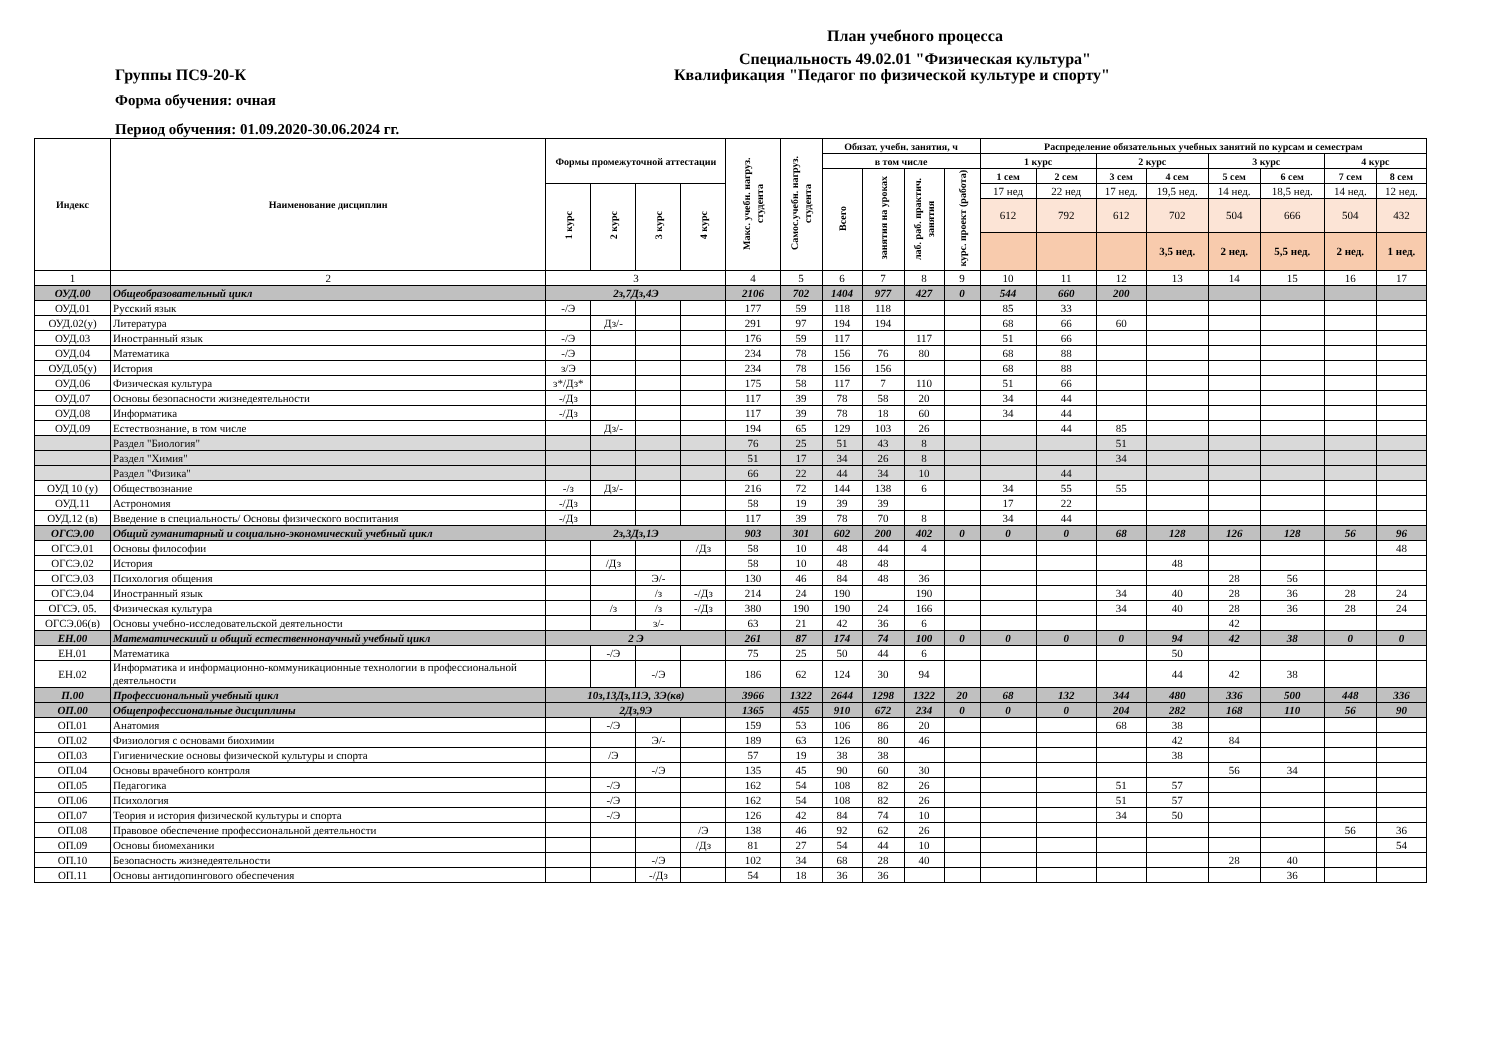План учебного процесса
Специальность 49.02.01 "Физическая культура"
Группы ПС9-20-К Квалификация "Педагог по физической культуре и спорту"
Форма обучения: очная
Период обучения: 01.09.2020-30.06.2024 гг.
| Индекс | Наименование дисциплин | Формы промежуточной аттестации | | | | Макс. учебн. нагруз. студента | Самос.учебн. нагруз. студента | Обязат. учебн. занятия, ч | | | | Распределение обязательных учебных занятий по курсам и семестрам | | | | | | | |
| --- | --- | --- | --- | --- | --- | --- | --- | --- | --- | --- | --- | --- | --- | --- | --- | --- | --- | --- | --- |
| | | | | | | | | в том числе | | | | 1 курс | | 2 курс | | 3 курс | | 4 курс | |
| | | | | | | | | Всего | занятия на уроках | лаб. раб. практич. занятия | курс. проект (работа) | 1 сем | 2 сем | 3 сем | 4 сем | 5 сем | 6 сем | 7 сем | 8 сем |
| | | 1 курс | 2 курс | 3 курс | 4 курс | | | | | | | 17 нед | 22 нед | 17 нед. | 19,5 нед. | 14 нед. | 18,5 нед. | 14 нед. | 12 нед. |
| | | | | | | | | | | | | 612 | 792 | 612 | 702 | 504 | 666 | 504 | 432 |
| | | | | | | | | | | | | | | | 3,5 нед. | 2 нед. | 5,5 нед. | 2 нед. | 1 нед. |
| 1 | 2 | 3 | | | | 4 | 5 | 6 | 7 | 8 | 9 | 10 | 11 | 12 | 13 | 14 | 15 | 16 | 17 |
| ОУД.00 | Общеобразовательный цикл | 2з,7Дз,4Э | | | | 2106 | 702 | 1404 | 977 | 427 | 0 | 544 | 660 | 200 | | | | | |
| ОУД.01 | Русский язык | -/Э | | | | 177 | 59 | 118 | 118 | | | 85 | 33 | | | | | | |
| ОУД.02(у) | Литература | | Дз/- | | | 291 | 97 | 194 | 194 | | | 68 | 66 | 60 | | | | | |
| ОУД.03 | Иностранный язык | -/Э | | | | 176 | 59 | 117 | | 117 | | 51 | 66 | | | | | | |
| ОУД.04 | Математика | -/Э | | | | 234 | 78 | 156 | 76 | 80 | | 68 | 88 | | | | | | |
| ОУД.05(у) | История | з/Э | | | | 234 | 78 | 156 | 156 | | | 68 | 88 | | | | | | |
| ОУД.06 | Физическая культура | з*/Дз* | | | | 175 | 58 | 117 | 7 | 110 | | 51 | 66 | | | | | | |
| ОУД.07 | Основы безопасности жизнедеятельности | -/Дз | | | | 117 | 39 | 78 | 58 | 20 | | 34 | 44 | | | | | | |
| ОУД.08 | Информатика | -/Дз | | | | 117 | 39 | 78 | 18 | 60 | | 34 | 44 | | | | | | |
| ОУД.09 | Естествознание, в том числе | | Дз/- | | | 194 | 65 | 129 | 103 | 26 | | | 44 | 85 | | | | | |
| | Раздел "Биология" | | | | | 76 | 25 | 51 | 43 | 8 | | | | 51 | | | | | |
| | Раздел "Химия" | | | | | 51 | 17 | 34 | 26 | 8 | | | | 34 | | | | | |
| | Раздел "Физика" | | | | | 66 | 22 | 44 | 34 | 10 | | | 44 | | | | | | |
| ОУД 10 (у) | Обществознание | -/з | Дз/- | | | 216 | 72 | 144 | 138 | 6 | | 34 | 55 | 55 | | | | | |
| ОУД.11 | Астрономия | -/Дз | | | | 58 | 19 | 39 | 39 | | | 17 | 22 | | | | | | |
| ОУД.12 (в) | Введение в специальность/ Основы физического воспитания | -/Дз | | | | 117 | 39 | 78 | 70 | 8 | | 34 | 44 | | | | | | |
| ОГСЭ.00 | Общий гуманитарный и социально-экономический учебный цикл | 2з,3Дз,1Э | | | | 903 | 301 | 602 | 200 | 402 | 0 | 0 | 0 | 68 | 128 | 126 | 128 | 56 | 96 |
| ОГСЭ.01 | Основы философии | | | | /Дз | 58 | 10 | 48 | 44 | 4 | | | | | | | | | 48 |
| ОГСЭ.02 | История | | /Дз | | | 58 | 10 | 48 | 48 | | | | | | 48 | | | | |
| ОГСЭ.03 | Психология общения | | | Э/- | | 130 | 46 | 84 | 48 | 36 | | | | | | 28 | 56 | | |
| ОГСЭ.04 | Иностранный язык | | | /з | -/Дз | 214 | 24 | 190 | | 190 | | | | 34 | 40 | 28 | 36 | 28 | 24 |
| ОГСЭ. 05. | Физическая культура | | /з | /з | -/Дз | 380 | 190 | 190 | 24 | 166 | | | | 34 | 40 | 28 | 36 | 28 | 24 |
| ОГСЭ.06(в) | Основы учебно-исследовательской деятельности | | | з/- | | 63 | 21 | 42 | 36 | 6 | | | | | | 42 | | | |
| ЕН.00 | Математическиий и общий естественнонаучный учебный цикл | 2 Э | | | | 261 | 87 | 174 | 74 | 100 | 0 | 0 | 0 | 0 | 94 | 42 | 38 | 0 | 0 |
| ЕН.01 | Математика | | -/Э | | | 75 | 25 | 50 | 44 | 6 | | | | | 50 | | | | |
| ЕН.02 | Информатика и информационно-коммуникационные технологии в профессиональной деятельности | | | -/Э | | 186 | 62 | 124 | 30 | 94 | | | | | 44 | 42 | 38 | | |
| П.00 | Профессиональный учебный цикл | 10з,13Дз,11Э, 3Э(кв) | | | | 3966 | 1322 | 2644 | 1298 | 1322 | 20 | 68 | 132 | 344 | 480 | 336 | 500 | 448 | 336 |
| ОП.00 | Общепрофессиональные дисциплины | 2Дз,9Э | | | | 1365 | 455 | 910 | 672 | 234 | 0 | 0 | 0 | 204 | 282 | 168 | 110 | 56 | 90 |
| ОП.01 | Анатомия | | -/Э | | | 159 | 53 | 106 | 86 | 20 | | | | 68 | 38 | | | | |
| ОП.02 | Физиология с основами биохимии | | | Э/- | | 189 | 63 | 126 | 80 | 46 | | | | | 42 | 84 | | | |
| ОП.03 | Гигиенические основы физической культуры и спорта | | /Э | | | 57 | 19 | 38 | 38 | | | | | | 38 | | | | |
| ОП.04 | Основы врачебного контроля | | | -/Э | | 135 | 45 | 90 | 60 | 30 | | | | | | 56 | 34 | | |
| ОП.05 | Педагогика | | -/Э | | | 162 | 54 | 108 | 82 | 26 | | | | 51 | 57 | | | | |
| ОП.06 | Психология | | -/Э | | | 162 | 54 | 108 | 82 | 26 | | | | 51 | 57 | | | | |
| ОП.07 | Теория и история физической культуры и спорта | | -/Э | | | 126 | 42 | 84 | 74 | 10 | | | | 34 | 50 | | | | |
| ОП.08 | Правовое обеспечение профессиональной деятельности | | | | /Э | 138 | 46 | 92 | 62 | 26 | | | | | | | | 56 | 36 |
| ОП.09 | Основы биомеханики | | | | /Дз | 81 | 27 | 54 | 44 | 10 | | | | | | | | | 54 |
| ОП.10 | Безопасность жизнедеятельности | | | -/Э | | 102 | 34 | 68 | 28 | 40 | | | | | | 28 | 40 | | |
| ОП.11 | Основы антидопингового обеспечения | | | -/Дз | | 54 | 18 | 36 | 36 | | | | | | | | 36 | | |